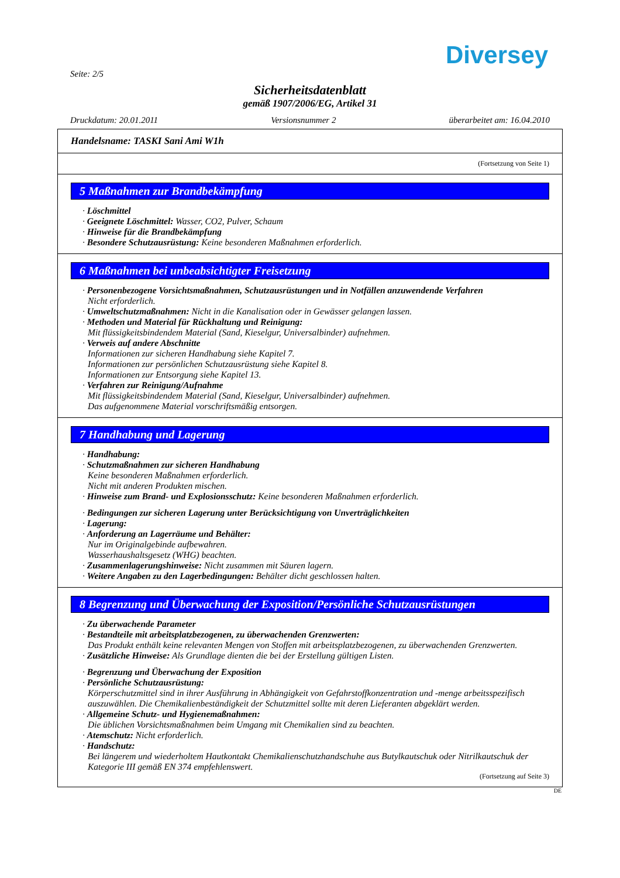Diversey
Seite: 2/5
Sicherheitsdatenblatt
gemäß 1907/2006/EG, Artikel 31
Druckdatum: 20.01.2011 Versionsnummer 2 überarbeitet am: 16.04.2010
Handelsname: TASKI Sani Ami W1h
(Fortsetzung von Seite 1)
5 Maßnahmen zur Brandbekämpfung
· Löschmittel
· Geeignete Löschmittel: Wasser, CO2, Pulver, Schaum
· Hinweise für die Brandbekämpfung
· Besondere Schutzausrüstung: Keine besonderen Maßnahmen erforderlich.
6 Maßnahmen bei unbeabsichtigter Freisetzung
· Personenbezogene Vorsichtsmaßnahmen, Schutzausrüstungen und in Notfällen anzuwendende Verfahren
Nicht erforderlich.
· Umweltschutzmaßnahmen: Nicht in die Kanalisation oder in Gewässer gelangen lassen.
· Methoden und Material für Rückhaltung und Reinigung:
Mit flüssigkeitsbindendem Material (Sand, Kieselgur, Universalbinder) aufnehmen.
· Verweis auf andere Abschnitte
Informationen zur sicheren Handhabung siehe Kapitel 7.
Informationen zur persönlichen Schutzausrüstung siehe Kapitel 8.
Informationen zur Entsorgung siehe Kapitel 13.
· Verfahren zur Reinigung/Aufnahme
Mit flüssigkeitsbindendem Material (Sand, Kieselgur, Universalbinder) aufnehmen.
Das aufgenommene Material vorschriftsmäßig entsorgen.
7 Handhabung und Lagerung
· Handhabung:
· Schutzmaßnahmen zur sicheren Handhabung
Keine besonderen Maßnahmen erforderlich.
Nicht mit anderen Produkten mischen.
· Hinweise zum Brand- und Explosionsschutz: Keine besonderen Maßnahmen erforderlich.
· Bedingungen zur sicheren Lagerung unter Berücksichtigung von Unverträglichkeiten
· Lagerung:
· Anforderung an Lagerräume und Behälter:
Nur im Originalgebinde aufbewahren.
Wasserhaushaltsgesetz (WHG) beachten.
· Zusammenlagerungshinweise: Nicht zusammen mit Säuren lagern.
· Weitere Angaben zu den Lagerbedingungen: Behälter dicht geschlossen halten.
8 Begrenzung und Überwachung der Exposition/Persönliche Schutzausrüstungen
· Zu überwachende Parameter
· Bestandteile mit arbeitsplatzbezogenen, zu überwachenden Grenzwerten:
Das Produkt enthält keine relevanten Mengen von Stoffen mit arbeitsplatzbezogenen, zu überwachenden Grenzwerten.
· Zusätzliche Hinweise: Als Grundlage dienten die bei der Erstellung gültigen Listen.
· Begrenzung und Überwachung der Exposition
· Persönliche Schutzausrüstung:
Körperschutzmittel sind in ihrer Ausführung in Abhängigkeit von Gefahrstoffkonzentration und -menge arbeitsspezifisch auszuwählen. Die Chemikalienbeständigkeit der Schutzmittel sollte mit deren Lieferanten abgeklärt werden.
· Allgemeine Schutz- und Hygienemaßnahmen:
Die üblichen Vorsichtsmaßnahmen beim Umgang mit Chemikalien sind zu beachten.
· Atemschutz: Nicht erforderlich.
· Handschutz:
Bei längerem und wiederholtem Hautkontakt Chemikalienschutzhandschuhe aus Butylkautschuk oder Nitrilkautschuk der Kategorie III gemäß EN 374 empfehlenswert.
(Fortsetzung auf Seite 3)
DE